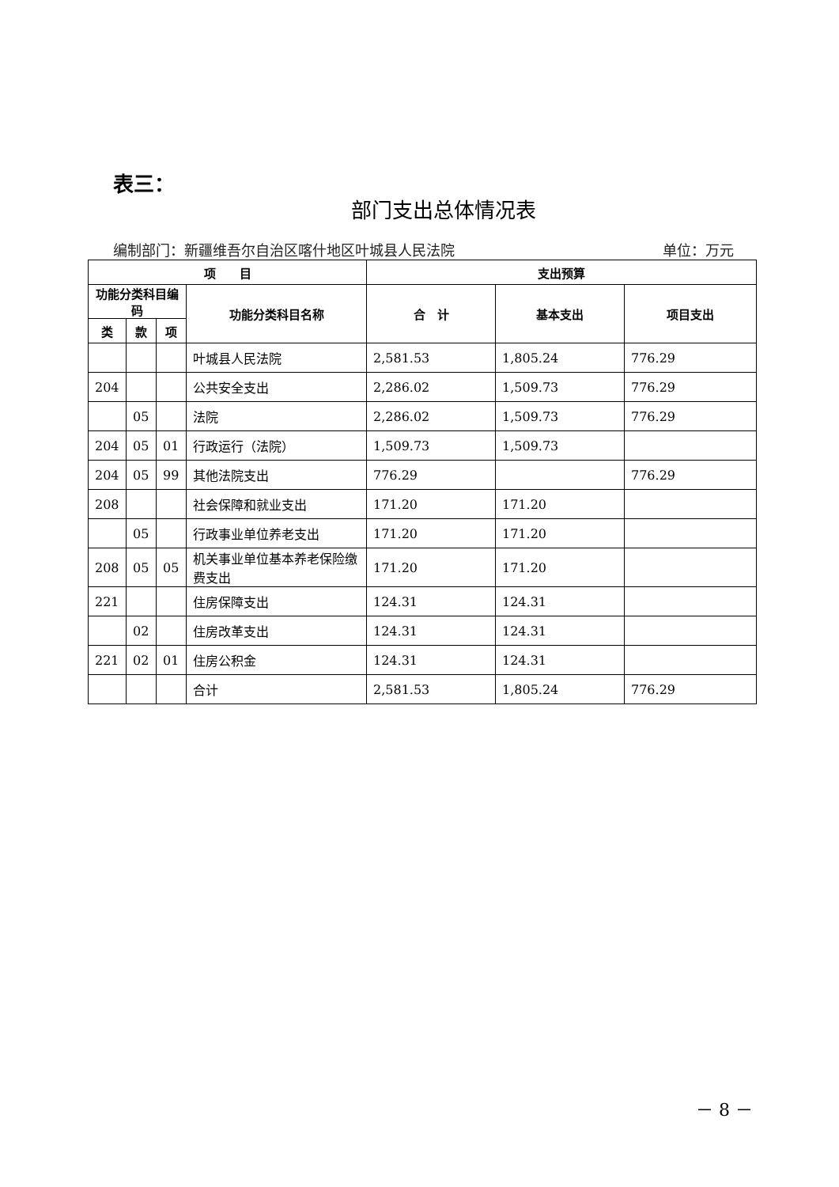表三：
部门支出总体情况表
编制部门：新疆维吾尔自治区喀什地区叶城县人民法院 单位：万元
| 项 目 | | | | 支出预算 | | |
| --- | --- | --- | --- | --- | --- | --- |
| 功能分类科目编码 | | | 功能分类科目名称 | 合 计 | 基本支出 | 项目支出 |
| 类 | 款 | 项 | | | | |
| | | | 叶城县人民法院 | 2,581.53 | 1,805.24 | 776.29 |
| 204 | | | 公共安全支出 | 2,286.02 | 1,509.73 | 776.29 |
| | 05 | | 法院 | 2,286.02 | 1,509.73 | 776.29 |
| 204 | 05 | 01 | 行政运行（法院） | 1,509.73 | 1,509.73 | |
| 204 | 05 | 99 | 其他法院支出 | 776.29 | | 776.29 |
| 208 | | | 社会保障和就业支出 | 171.20 | 171.20 | |
| | 05 | | 行政事业单位养老支出 | 171.20 | 171.20 | |
| 208 | 05 | 05 | 机关事业单位基本养老保险缴费支出 | 171.20 | 171.20 | |
| 221 | | | 住房保障支出 | 124.31 | 124.31 | |
| | 02 | | 住房改革支出 | 124.31 | 124.31 | |
| 221 | 02 | 01 | 住房公积金 | 124.31 | 124.31 | |
| | | | 合计 | 2,581.53 | 1,805.24 | 776.29 |
－ 8 －